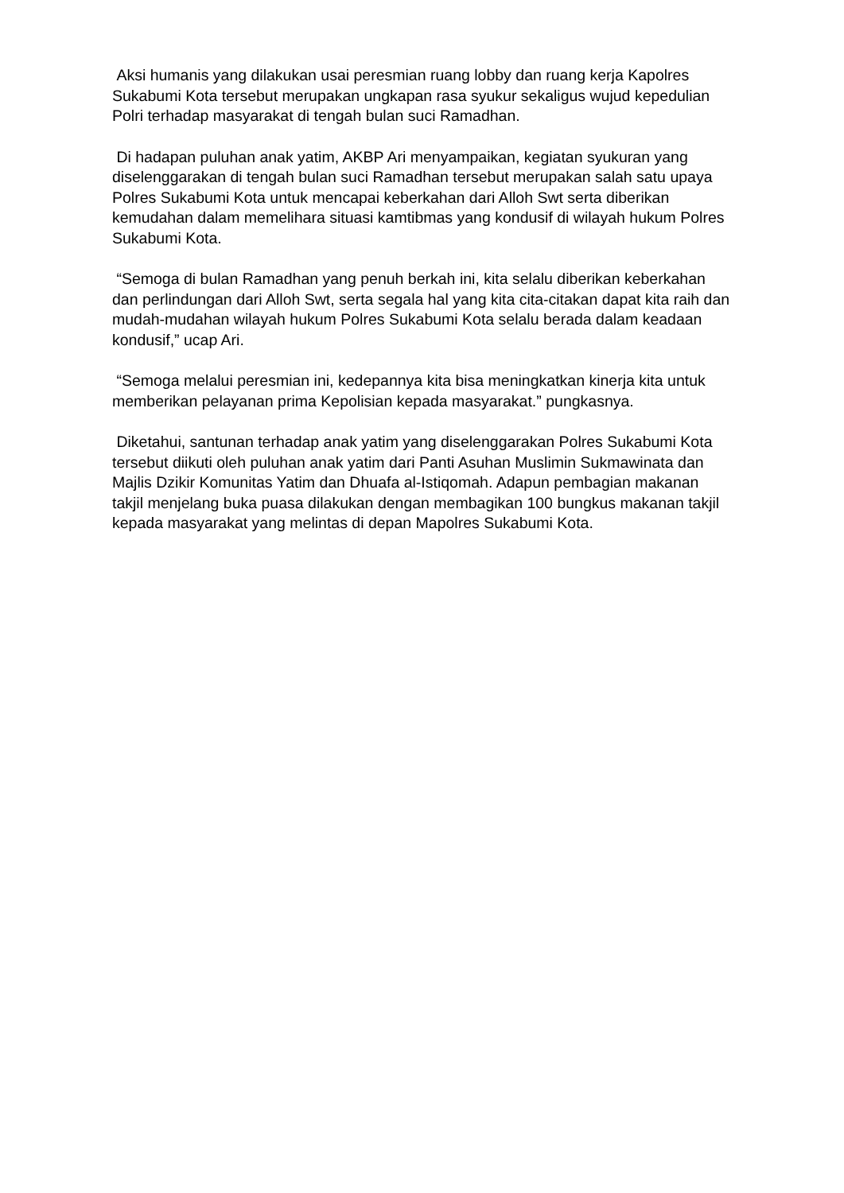Aksi humanis yang dilakukan usai peresmian ruang lobby dan ruang kerja Kapolres Sukabumi Kota tersebut merupakan ungkapan rasa syukur sekaligus wujud kepedulian Polri terhadap masyarakat di tengah bulan suci Ramadhan.
Di hadapan puluhan anak yatim, AKBP Ari menyampaikan, kegiatan syukuran yang diselenggarakan di tengah bulan suci Ramadhan tersebut merupakan salah satu upaya Polres Sukabumi Kota untuk mencapai keberkahan dari Alloh Swt serta diberikan kemudahan dalam memelihara situasi kamtibmas yang kondusif di wilayah hukum Polres Sukabumi Kota.
“Semoga di bulan Ramadhan yang penuh berkah ini, kita selalu diberikan keberkahan dan perlindungan dari Alloh Swt, serta segala hal yang kita cita-citakan dapat kita raih dan mudah-mudahan wilayah hukum Polres Sukabumi Kota selalu berada dalam keadaan kondusif,” ucap Ari.
“Semoga melalui peresmian ini, kedepannya kita bisa meningkatkan kinerja kita untuk memberikan pelayanan prima Kepolisian kepada masyarakat.” pungkasnya.
Diketahui, santunan terhadap anak yatim yang diselenggarakan Polres Sukabumi Kota tersebut diikuti oleh puluhan anak yatim dari Panti Asuhan Muslimin Sukmawinata dan Majlis Dzikir Komunitas Yatim dan Dhuafa al-Istiqomah. Adapun pembagian makanan takjil menjelang buka puasa dilakukan dengan membagikan 100 bungkus makanan takjil kepada masyarakat yang melintas di depan Mapolres Sukabumi Kota.